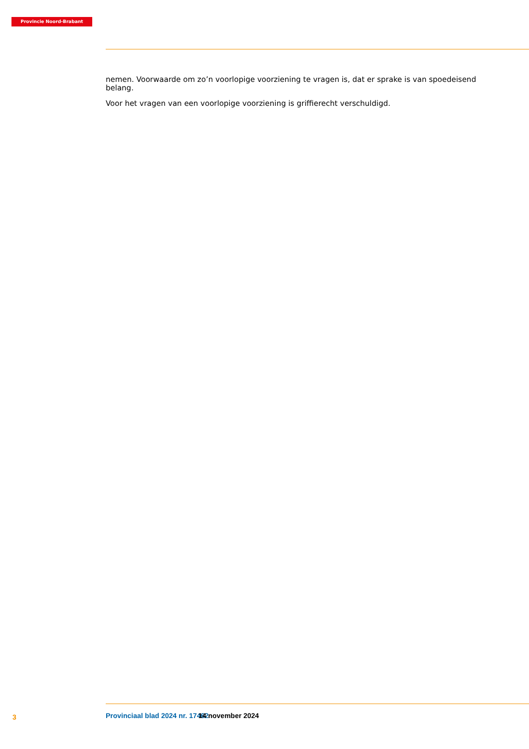Provincie Noord-Brabant
nemen. Voorwaarde om zo’n voorlopige voorziening te vragen is, dat er sprake is van spoedeisend belang.
Voor het vragen van een voorlopige voorziening is griffierecht verschuldigd.
3 Provinciaal blad 2024 nr. 17462 14 november 2024